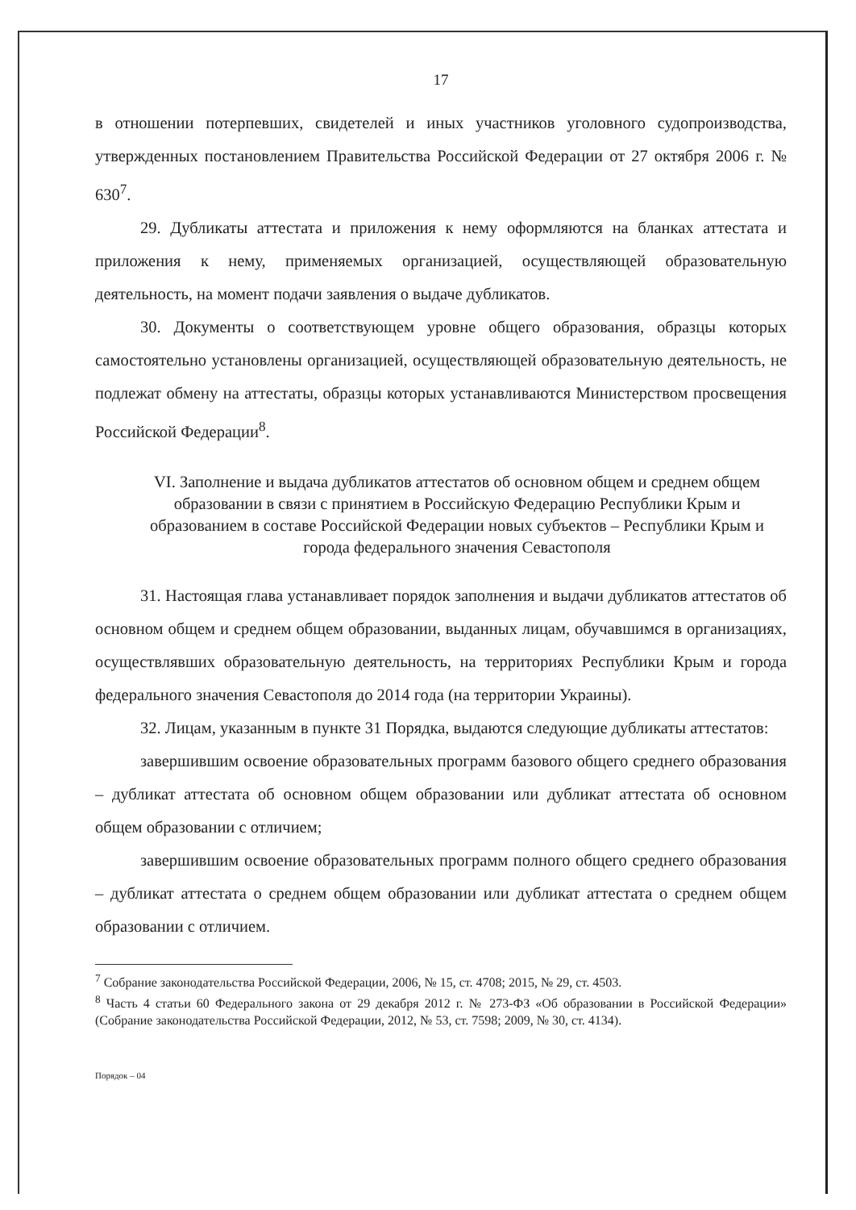17
в отношении потерпевших, свидетелей и иных участников уголовного судопроизводства, утвержденных постановлением Правительства Российской Федерации от 27 октября 2006 г. № 630<sup>7</sup>.
29. Дубликаты аттестата и приложения к нему оформляются на бланках аттестата и приложения к нему, применяемых организацией, осуществляющей образовательную деятельность, на момент подачи заявления о выдаче дубликатов.
30. Документы о соответствующем уровне общего образования, образцы которых самостоятельно установлены организацией, осуществляющей образовательную деятельность, не подлежат обмену на аттестаты, образцы которых устанавливаются Министерством просвещения Российской Федерации<sup>8</sup>.
VI. Заполнение и выдача дубликатов аттестатов об основном общем и среднем общем образовании в связи с принятием в Российскую Федерацию Республики Крым и образованием в составе Российской Федерации новых субъектов – Республики Крым и города федерального значения Севастополя
31. Настоящая глава устанавливает порядок заполнения и выдачи дубликатов аттестатов об основном общем и среднем общем образовании, выданных лицам, обучавшимся в организациях, осуществлявших образовательную деятельность, на территориях Республики Крым и города федерального значения Севастополя до 2014 года (на территории Украины).
32. Лицам, указанным в пункте 31 Порядка, выдаются следующие дубликаты аттестатов:
завершившим освоение образовательных программ базового общего среднего образования – дубликат аттестата об основном общем образовании или дубликат аттестата об основном общем образовании с отличием;
завершившим освоение образовательных программ полного общего среднего образования – дубликат аттестата о среднем общем образовании или дубликат аттестата о среднем общем образовании с отличием.
<sup>7</sup> Собрание законодательства Российской Федерации, 2006, № 15, ст. 4708; 2015, № 29, ст. 4503.
<sup>8</sup> Часть 4 статьи 60 Федерального закона от 29 декабря 2012 г. № 273-ФЗ «Об образовании в Российской Федерации» (Собрание законодательства Российской Федерации, 2012, № 53, ст. 7598; 2009, № 30, ст. 4134).
Порядок – 04